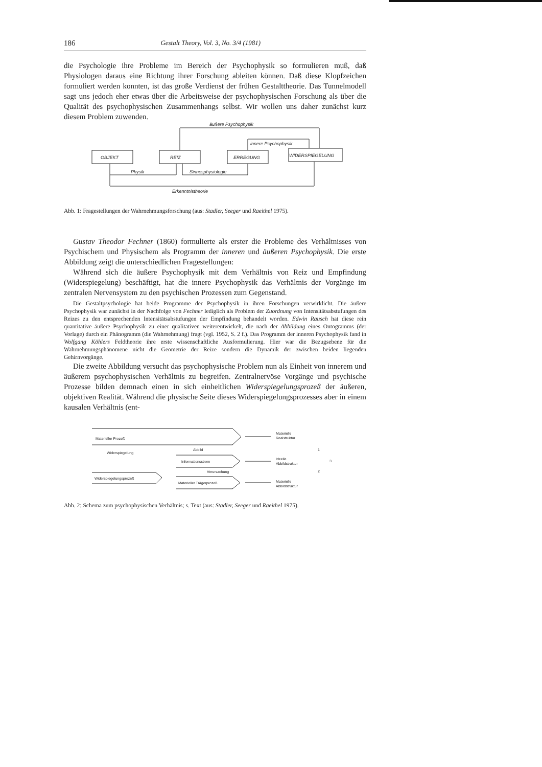186 Gestalt Theory, Vol. 3, No. 3/4 (1981)
die Psychologie ihre Probleme im Bereich der Psychophysik so formulieren muß, daß Physiologen daraus eine Richtung ihrer Forschung ableiten können. Daß diese Klopfzeichen formuliert werden konnten, ist das große Verdienst der frühen Gestalttheorie. Das Tunnelmodell sagt uns jedoch eher etwas über die Arbeitsweise der psychophysischen Forschung als über die Qualität des psychophysischen Zusammenhangs selbst. Wir wollen uns daher zunächst kurz diesem Problem zuwenden.
äußere Psychophysik
innere Psychophysik
OBJEKT
REIZ
ERREGUNG
WIDERSPIEGELUNG
Physik
Sinnesphysiologie
Erkenntnistheorie
Abb. 1: Fragestellungen der Wahrnehmungsforschung (aus: Stadler, Seeger und Raeithel 1975).
Gustav Theodor Fechner (1860) formulierte als erster die Probleme des Verhältnisses von Psychischem und Physischem als Programm der inneren und äußeren Psychophysik. Die erste Abbildung zeigt die unterschiedlichen Fragestellungen:
Während sich die äußere Psychophysik mit dem Verhältnis von Reiz und Empfindung (Widerspiegelung) beschäftigt, hat die innere Psychophysik das Verhältnis der Vorgänge im zentralen Nervensystem zu den psychischen Prozessen zum Gegenstand.
Die Gestaltpsychologie hat beide Programme der Psychophysik in ihren Forschungen verwirklicht. Die äußere Psychophysik war zunächst in der Nachfolge von Fechner lediglich als Problem der Zuordnung von Intensitätsabstufungen des Reizes zu den entsprechenden Intensitätsabstufungen der Empfindung behandelt worden. Edwin Rausch hat diese rein quantitative äußere Psychophysik zu einer qualitativen weiterentwickelt, die nach der Abbildung eines Ontogramms (der Vorlage) durch ein Phänogramm (die Wahrnehmung) fragt (vgl. 1952, S. 2 f.). Das Programm der inneren Psychophysik fand in Wolfgang Köhlers Feldtheorie ihre erste wissenschaftliche Ausformulierung. Hier war die Bezugsebene für die Wahrnehmungsphänomene nicht die Geometrie der Reize sondern die Dynamik der zwischen beiden liegenden Gehirnvorgänge.
Die zweite Abbildung versucht das psychophysische Problem nun als Einheit von innerem und äußerem psychophysischen Verhältnis zu begreifen. Zentralnervöse Vorgänge und psychische Prozesse bilden demnach einen in sich einheitlichen Widerspiegelungsprozeß der äußeren, objektiven Realität. Während die physische Seite dieses Widerspiegelungsprozesses aber in einem kausalen Verhältnis (ent-
Materieller Prozeß
Widerspiegelung
Widerspiegelungsprozeß
Abbild
Informationsstrom
Verursachung
Materieller Trägerprozeß
Materielle
Realstruktur
Ideelle
Abbildstruktur
Materielle
Abbildstruktur
1
2
3
Abb. 2: Schema zum psychophysischen Verhältnis; s. Text (aus: Stadler, Seeger und Raeithel 1975).